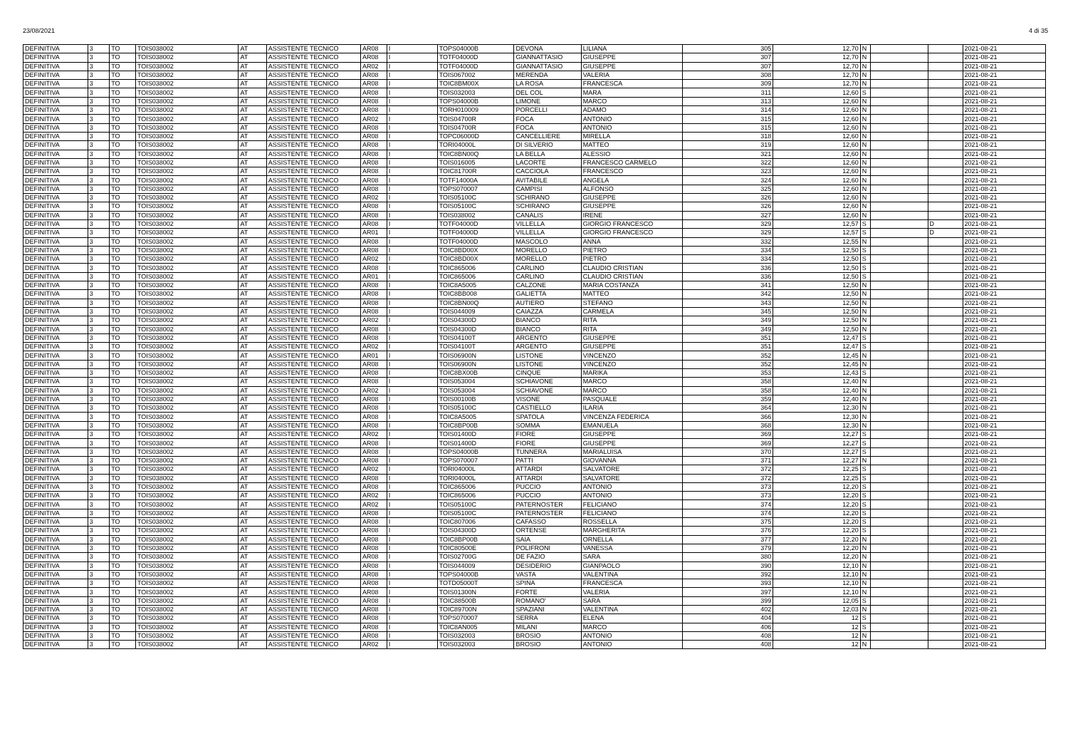23/08/2021 4 di 35
| DEFINITIVA | 3 | TO | TOIS038002 | AT | ASSISTENTE TECNICO | AR08 | I | TOPS04000B | DEVONA | LILIANA | 305 | 12,70 | N | | | 2021-08-21 |
| DEFINITIVA | 3 | TO | TOIS038002 | AT | ASSISTENTE TECNICO | AR08 | I | TOTF04000D | GIANNATTASIO | GIUSEPPE | 307 | 12,70 | N | | | 2021-08-21 |
| DEFINITIVA | 3 | TO | TOIS038002 | AT | ASSISTENTE TECNICO | AR02 | I | TOTF04000D | GIANNATTASIO | GIUSEPPE | 307 | 12,70 | N | | | 2021-08-21 |
| DEFINITIVA | 3 | TO | TOIS038002 | AT | ASSISTENTE TECNICO | AR08 | I | TOIS067002 | MERENDA | VALERIA | 308 | 12,70 | N | | | 2021-08-21 |
| DEFINITIVA | 3 | TO | TOIS038002 | AT | ASSISTENTE TECNICO | AR08 | I | TOIC8BM00X | LA ROSA | FRANCESCA | 309 | 12,70 | N | | | 2021-08-21 |
| DEFINITIVA | 3 | TO | TOIS038002 | AT | ASSISTENTE TECNICO | AR08 | I | TOIS032003 | DEL COL | MARA | 311 | 12,60 | S | | | 2021-08-21 |
| DEFINITIVA | 3 | TO | TOIS038002 | AT | ASSISTENTE TECNICO | AR08 | I | TOPS04000B | LIMONE | MARCO | 313 | 12,60 | N | | | 2021-08-21 |
| DEFINITIVA | 3 | TO | TOIS038002 | AT | ASSISTENTE TECNICO | AR08 | I | TORH010009 | PORCELLI | ADAMO | 314 | 12,60 | N | | | 2021-08-21 |
| DEFINITIVA | 3 | TO | TOIS038002 | AT | ASSISTENTE TECNICO | AR02 | I | TOIS04700R | FOCA | ANTONIO | 315 | 12,60 | N | | | 2021-08-21 |
| DEFINITIVA | 3 | TO | TOIS038002 | AT | ASSISTENTE TECNICO | AR08 | I | TOIS04700R | FOCA | ANTONIO | 315 | 12,60 | N | | | 2021-08-21 |
| DEFINITIVA | 3 | TO | TOIS038002 | AT | ASSISTENTE TECNICO | AR08 | I | TOPC06000D | CANCELLIERE | MIRELLA | 318 | 12,60 | N | | | 2021-08-21 |
| DEFINITIVA | 3 | TO | TOIS038002 | AT | ASSISTENTE TECNICO | AR08 | I | TORI04000L | DI SILVERIO | MATTEO | 319 | 12,60 | N | | | 2021-08-21 |
| DEFINITIVA | 3 | TO | TOIS038002 | AT | ASSISTENTE TECNICO | AR08 | I | TOIC8BN00Q | LA BELLA | ALESSIO | 321 | 12,60 | N | | | 2021-08-21 |
| DEFINITIVA | 3 | TO | TOIS038002 | AT | ASSISTENTE TECNICO | AR08 | I | TOIS016005 | LACORTE | FRANCESCO CARMELO | 322 | 12,60 | N | | | 2021-08-21 |
| DEFINITIVA | 3 | TO | TOIS038002 | AT | ASSISTENTE TECNICO | AR08 | I | TOIC81700R | CACCIOLA | FRANCESCO | 323 | 12,60 | N | | | 2021-08-21 |
| DEFINITIVA | 3 | TO | TOIS038002 | AT | ASSISTENTE TECNICO | AR08 | I | TOTF14000A | AVITABILE | ANGELA | 324 | 12,60 | N | | | 2021-08-21 |
| DEFINITIVA | 3 | TO | TOIS038002 | AT | ASSISTENTE TECNICO | AR08 | I | TOPS070007 | CAMPISI | ALFONSO | 325 | 12,60 | N | | | 2021-08-21 |
| DEFINITIVA | 3 | TO | TOIS038002 | AT | ASSISTENTE TECNICO | AR02 | I | TOIS05100C | SCHIRANO | GIUSEPPE | 326 | 12,60 | N | | | 2021-08-21 |
| DEFINITIVA | 3 | TO | TOIS038002 | AT | ASSISTENTE TECNICO | AR08 | I | TOIS05100C | SCHIRANO | GIUSEPPE | 326 | 12,60 | N | | | 2021-08-21 |
| DEFINITIVA | 3 | TO | TOIS038002 | AT | ASSISTENTE TECNICO | AR08 | I | TOIS038002 | CANALIS | IRENE | 327 | 12,60 | N | | | 2021-08-21 |
| DEFINITIVA | 3 | TO | TOIS038002 | AT | ASSISTENTE TECNICO | AR08 | I | TOTF04000D | VILLELLA | GIORGIO FRANCESCO | 329 | 12,57 | S | | D | 2021-08-21 |
| DEFINITIVA | 3 | TO | TOIS038002 | AT | ASSISTENTE TECNICO | AR01 | I | TOTF04000D | VILLELLA | GIORGIO FRANCESCO | 329 | 12,57 | S | | D | 2021-08-21 |
| DEFINITIVA | 3 | TO | TOIS038002 | AT | ASSISTENTE TECNICO | AR08 | I | TOTF04000D | MASCOLO | ANNA | 332 | 12,55 | N | | | 2021-08-21 |
| DEFINITIVA | 3 | TO | TOIS038002 | AT | ASSISTENTE TECNICO | AR08 | I | TOIC8BD00X | MORELLO | PIETRO | 334 | 12,50 | S | | | 2021-08-21 |
| DEFINITIVA | 3 | TO | TOIS038002 | AT | ASSISTENTE TECNICO | AR02 | I | TOIC8BD00X | MORELLO | PIETRO | 334 | 12,50 | S | | | 2021-08-21 |
| DEFINITIVA | 3 | TO | TOIS038002 | AT | ASSISTENTE TECNICO | AR08 | I | TOIC865006 | CARLINO | CLAUDIO CRISTIAN | 336 | 12,50 | S | | | 2021-08-21 |
| DEFINITIVA | 3 | TO | TOIS038002 | AT | ASSISTENTE TECNICO | AR01 | I | TOIC865006 | CARLINO | CLAUDIO CRISTIAN | 336 | 12,50 | S | | | 2021-08-21 |
| DEFINITIVA | 3 | TO | TOIS038002 | AT | ASSISTENTE TECNICO | AR08 | I | TOIC8A5005 | CALZONE | MARIA COSTANZA | 341 | 12,50 | N | | | 2021-08-21 |
| DEFINITIVA | 3 | TO | TOIS038002 | AT | ASSISTENTE TECNICO | AR08 | I | TOIC8BB008 | GALIETTA | MATTEO | 342 | 12,50 | N | | | 2021-08-21 |
| DEFINITIVA | 3 | TO | TOIS038002 | AT | ASSISTENTE TECNICO | AR08 | I | TOIC8BN00Q | AUTIERO | STEFANO | 343 | 12,50 | N | | | 2021-08-21 |
| DEFINITIVA | 3 | TO | TOIS038002 | AT | ASSISTENTE TECNICO | AR08 | I | TOIS044009 | CAIAZZA | CARMELA | 345 | 12,50 | N | | | 2021-08-21 |
| DEFINITIVA | 3 | TO | TOIS038002 | AT | ASSISTENTE TECNICO | AR02 | I | TOIS04300D | BIANCO | RITA | 349 | 12,50 | N | | | 2021-08-21 |
| DEFINITIVA | 3 | TO | TOIS038002 | AT | ASSISTENTE TECNICO | AR08 | I | TOIS04300D | BIANCO | RITA | 349 | 12,50 | N | | | 2021-08-21 |
| DEFINITIVA | 3 | TO | TOIS038002 | AT | ASSISTENTE TECNICO | AR08 | I | TOIS04100T | ARGENTO | GIUSEPPE | 351 | 12,47 | S | | | 2021-08-21 |
| DEFINITIVA | 3 | TO | TOIS038002 | AT | ASSISTENTE TECNICO | AR02 | I | TOIS04100T | ARGENTO | GIUSEPPE | 351 | 12,47 | S | | | 2021-08-21 |
| DEFINITIVA | 3 | TO | TOIS038002 | AT | ASSISTENTE TECNICO | AR01 | I | TOIS06900N | LISTONE | VINCENZO | 352 | 12,45 | N | | | 2021-08-21 |
| DEFINITIVA | 3 | TO | TOIS038002 | AT | ASSISTENTE TECNICO | AR08 | I | TOIS06900N | LISTONE | VINCENZO | 352 | 12,45 | N | | | 2021-08-21 |
| DEFINITIVA | 3 | TO | TOIS038002 | AT | ASSISTENTE TECNICO | AR08 | I | TOIC8BX00B | CINQUE | MARIKA | 353 | 12,43 | S | | | 2021-08-21 |
| DEFINITIVA | 3 | TO | TOIS038002 | AT | ASSISTENTE TECNICO | AR08 | I | TOIS053004 | SCHIAVONE | MARCO | 358 | 12,40 | N | | | 2021-08-21 |
| DEFINITIVA | 3 | TO | TOIS038002 | AT | ASSISTENTE TECNICO | AR02 | I | TOIS053004 | SCHIAVONE | MARCO | 358 | 12,40 | N | | | 2021-08-21 |
| DEFINITIVA | 3 | TO | TOIS038002 | AT | ASSISTENTE TECNICO | AR08 | I | TOIS00100B | VISONE | PASQUALE | 359 | 12,40 | N | | | 2021-08-21 |
| DEFINITIVA | 3 | TO | TOIS038002 | AT | ASSISTENTE TECNICO | AR08 | I | TOIS05100C | CASTIELLO | ILARIA | 364 | 12,30 | N | | | 2021-08-21 |
| DEFINITIVA | 3 | TO | TOIS038002 | AT | ASSISTENTE TECNICO | AR08 | I | TOIC8A5005 | SPATOLA | VINCENZA FEDERICA | 366 | 12,30 | N | | | 2021-08-21 |
| DEFINITIVA | 3 | TO | TOIS038002 | AT | ASSISTENTE TECNICO | AR08 | I | TOIC8BP00B | SOMMA | EMANUELA | 368 | 12,30 | N | | | 2021-08-21 |
| DEFINITIVA | 3 | TO | TOIS038002 | AT | ASSISTENTE TECNICO | AR02 | I | TOIS01400D | FIORE | GIUSEPPE | 369 | 12,27 | S | | | 2021-08-21 |
| DEFINITIVA | 3 | TO | TOIS038002 | AT | ASSISTENTE TECNICO | AR08 | I | TOIS01400D | FIORE | GIUSEPPE | 369 | 12,27 | S | | | 2021-08-21 |
| DEFINITIVA | 3 | TO | TOIS038002 | AT | ASSISTENTE TECNICO | AR08 | I | TOPS04000B | TUNNERA | MARIALUISA | 370 | 12,27 | S | | | 2021-08-21 |
| DEFINITIVA | 3 | TO | TOIS038002 | AT | ASSISTENTE TECNICO | AR08 | I | TOPS070007 | PATTI | GIOVANNA | 371 | 12,27 | N | | | 2021-08-21 |
| DEFINITIVA | 3 | TO | TOIS038002 | AT | ASSISTENTE TECNICO | AR02 | I | TORI04000L | ATTARDI | SALVATORE | 372 | 12,25 | S | | | 2021-08-21 |
| DEFINITIVA | 3 | TO | TOIS038002 | AT | ASSISTENTE TECNICO | AR08 | I | TORI04000L | ATTARDI | SALVATORE | 372 | 12,25 | S | | | 2021-08-21 |
| DEFINITIVA | 3 | TO | TOIS038002 | AT | ASSISTENTE TECNICO | AR08 | I | TOIC865006 | PUCCIO | ANTONIO | 373 | 12,20 | S | | | 2021-08-21 |
| DEFINITIVA | 3 | TO | TOIS038002 | AT | ASSISTENTE TECNICO | AR02 | I | TOIC865006 | PUCCIO | ANTONIO | 373 | 12,20 | S | | | 2021-08-21 |
| DEFINITIVA | 3 | TO | TOIS038002 | AT | ASSISTENTE TECNICO | AR02 | I | TOIS05100C | PATERNOSTER | FELICIANO | 374 | 12,20 | S | | | 2021-08-21 |
| DEFINITIVA | 3 | TO | TOIS038002 | AT | ASSISTENTE TECNICO | AR08 | I | TOIS05100C | PATERNOSTER | FELICIANO | 374 | 12,20 | S | | | 2021-08-21 |
| DEFINITIVA | 3 | TO | TOIS038002 | AT | ASSISTENTE TECNICO | AR08 | I | TOIC807006 | CAFASSO | ROSSELLA | 375 | 12,20 | S | | | 2021-08-21 |
| DEFINITIVA | 3 | TO | TOIS038002 | AT | ASSISTENTE TECNICO | AR08 | I | TOIS04300D | ORTENSE | MARGHERITA | 376 | 12,20 | S | | | 2021-08-21 |
| DEFINITIVA | 3 | TO | TOIS038002 | AT | ASSISTENTE TECNICO | AR08 | I | TOIC8BP00B | SAIA | ORNELLA | 377 | 12,20 | N | | | 2021-08-21 |
| DEFINITIVA | 3 | TO | TOIS038002 | AT | ASSISTENTE TECNICO | AR08 | I | TOIC80500E | POLIFRONI | VANESSA | 379 | 12,20 | N | | | 2021-08-21 |
| DEFINITIVA | 3 | TO | TOIS038002 | AT | ASSISTENTE TECNICO | AR08 | I | TOIS02700G | DE FAZIO | SARA | 380 | 12,20 | N | | | 2021-08-21 |
| DEFINITIVA | 3 | TO | TOIS038002 | AT | ASSISTENTE TECNICO | AR08 | I | TOIS044009 | DESIDERIO | GIANPAOLO | 390 | 12,10 | N | | | 2021-08-21 |
| DEFINITIVA | 3 | TO | TOIS038002 | AT | ASSISTENTE TECNICO | AR08 | I | TOPS04000B | VASTA | VALENTINA | 392 | 12,10 | N | | | 2021-08-21 |
| DEFINITIVA | 3 | TO | TOIS038002 | AT | ASSISTENTE TECNICO | AR08 | I | TOTD05000T | SPINA | FRANCESCA | 393 | 12,10 | N | | | 2021-08-21 |
| DEFINITIVA | 3 | TO | TOIS038002 | AT | ASSISTENTE TECNICO | AR08 | I | TOIS01300N | FORTE | VALERIA | 397 | 12,10 | N | | | 2021-08-21 |
| DEFINITIVA | 3 | TO | TOIS038002 | AT | ASSISTENTE TECNICO | AR08 | I | TOIC88500B | ROMANO' | SARA | 399 | 12,05 | S | | | 2021-08-21 |
| DEFINITIVA | 3 | TO | TOIS038002 | AT | ASSISTENTE TECNICO | AR08 | I | TOIC89700N | SPAZIANI | VALENTINA | 402 | 12,03 | N | | | 2021-08-21 |
| DEFINITIVA | 3 | TO | TOIS038002 | AT | ASSISTENTE TECNICO | AR08 | I | TOPS070007 | SERRA | ELENA | 404 | 12 | S | | | 2021-08-21 |
| DEFINITIVA | 3 | TO | TOIS038002 | AT | ASSISTENTE TECNICO | AR08 | I | TOIC8AN005 | MILANI | MARCO | 406 | 12 | S | | | 2021-08-21 |
| DEFINITIVA | 3 | TO | TOIS038002 | AT | ASSISTENTE TECNICO | AR08 | I | TOIS032003 | BROSIO | ANTONIO | 408 | 12 | N | | | 2021-08-21 |
| DEFINITIVA | 3 | TO | TOIS038002 | AT | ASSISTENTE TECNICO | AR02 | I | TOIS032003 | BROSIO | ANTONIO | 408 | 12 | N | | | 2021-08-21 |